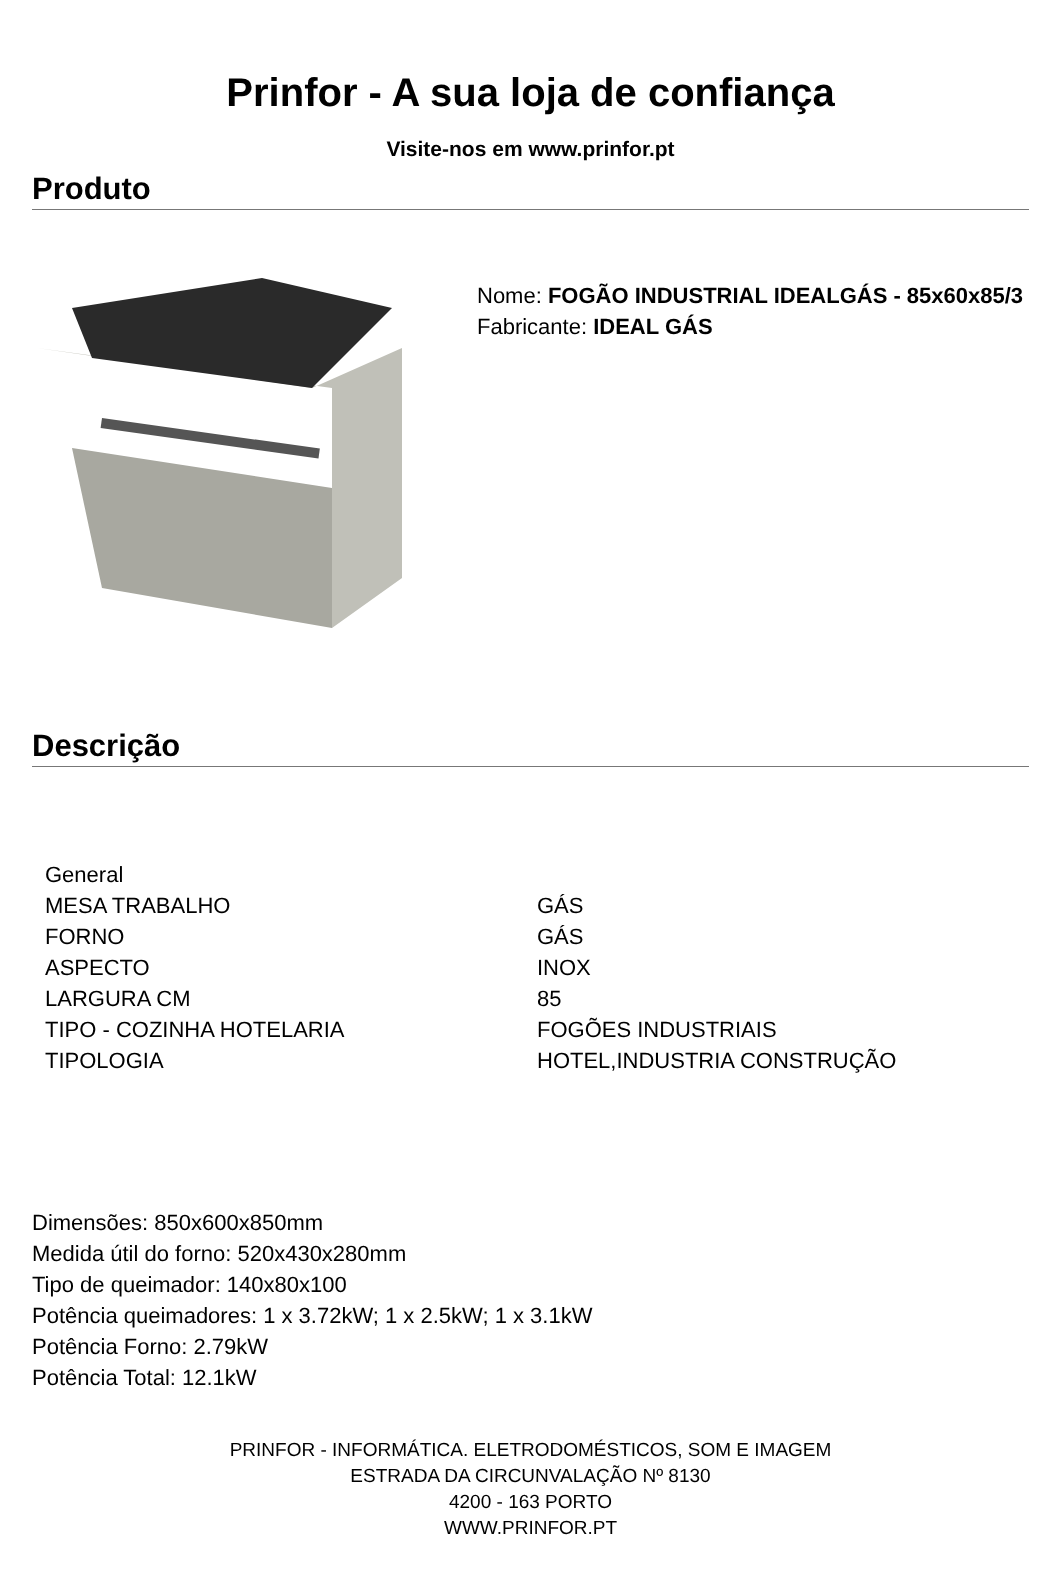Prinfor - A sua loja de confiança
Visite-nos em www.prinfor.pt
Produto
Nome: FOGÃO INDUSTRIAL IDEALGÁS - 85x60x85/3
Fabricante: IDEAL GÁS
Descrição
| General | |
| MESA TRABALHO | GÁS |
| FORNO | GÁS |
| ASPECTO | INOX |
| LARGURA CM | 85 |
| TIPO - COZINHA HOTELARIA | FOGÕES INDUSTRIAIS |
| TIPOLOGIA | HOTEL,INDUSTRIA CONSTRUÇÃO |
Dimensões: 850x600x850mm
Medida útil do forno: 520x430x280mm
Tipo de queimador: 140x80x100
Potência queimadores: 1 x 3.72kW; 1 x 2.5kW; 1 x 3.1kW
Potência Forno: 2.79kW
Potência Total: 12.1kW
PRINFOR - INFORMÁTICA. ELETRODOMÉSTICOS, SOM E IMAGEM
ESTRADA DA CIRCUNVALAÇÃO Nº 8130
4200 - 163 PORTO
WWW.PRINFOR.PT